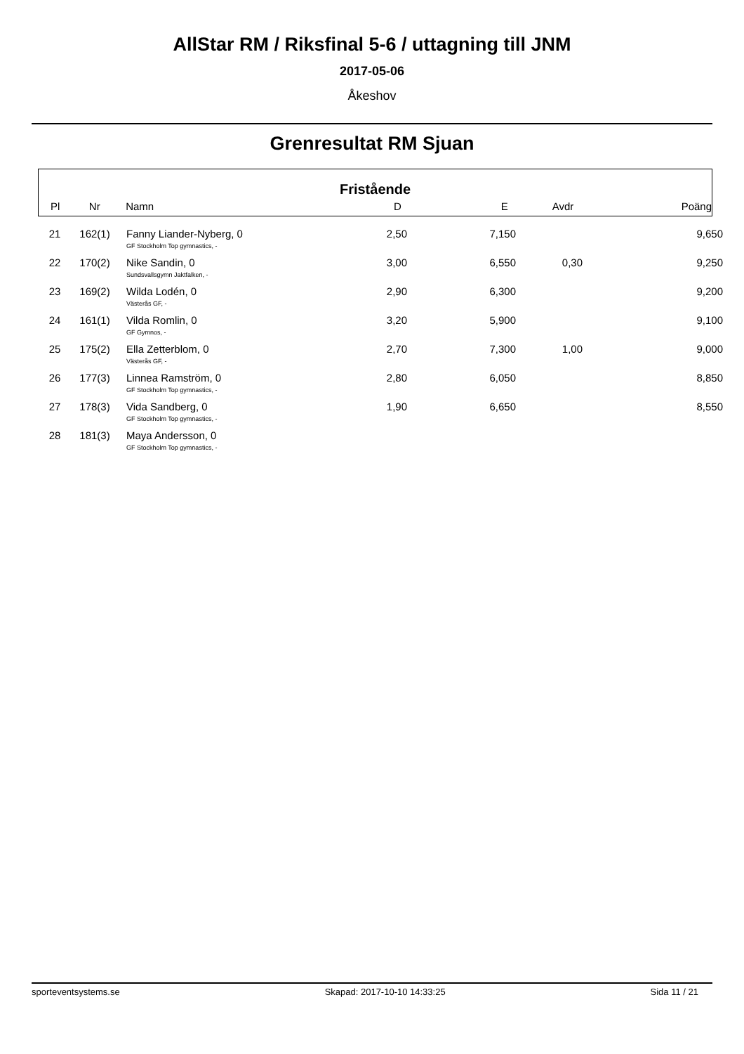AllStar RM / Riksfinal 5-6 / uttagning till JNM
2017-05-06
Åkeshov
Grenresultat RM Sjuan
Fristående
| Pl | Nr | Namn | D | E | Avdr | Poäng |
| --- | --- | --- | --- | --- | --- | --- |
| 21 | 162(1) | Fanny Liander-Nyberg, 0 GF Stockholm Top gymnastics, - | 2,50 | 7,150 | | 9,650 |
| 22 | 170(2) | Nike Sandin, 0 Sundsvallsgymn Jaktfalken, - | 3,00 | 6,550 | 0,30 | 9,250 |
| 23 | 169(2) | Wilda Lodén, 0 Västerås GF, - | 2,90 | 6,300 | | 9,200 |
| 24 | 161(1) | Vilda Romlin, 0 GF Gymnos, - | 3,20 | 5,900 | | 9,100 |
| 25 | 175(2) | Ella Zetterblom, 0 Västerås GF, - | 2,70 | 7,300 | 1,00 | 9,000 |
| 26 | 177(3) | Linnea Ramström, 0 GF Stockholm Top gymnastics, - | 2,80 | 6,050 | | 8,850 |
| 27 | 178(3) | Vida Sandberg, 0 GF Stockholm Top gymnastics, - | 1,90 | 6,650 | | 8,550 |
| 28 | 181(3) | Maya Andersson, 0 GF Stockholm Top gymnastics, - | | | | |
sporteventsystems.se Skapad: 2017-10-10 14:33:25 Sida 11 / 21